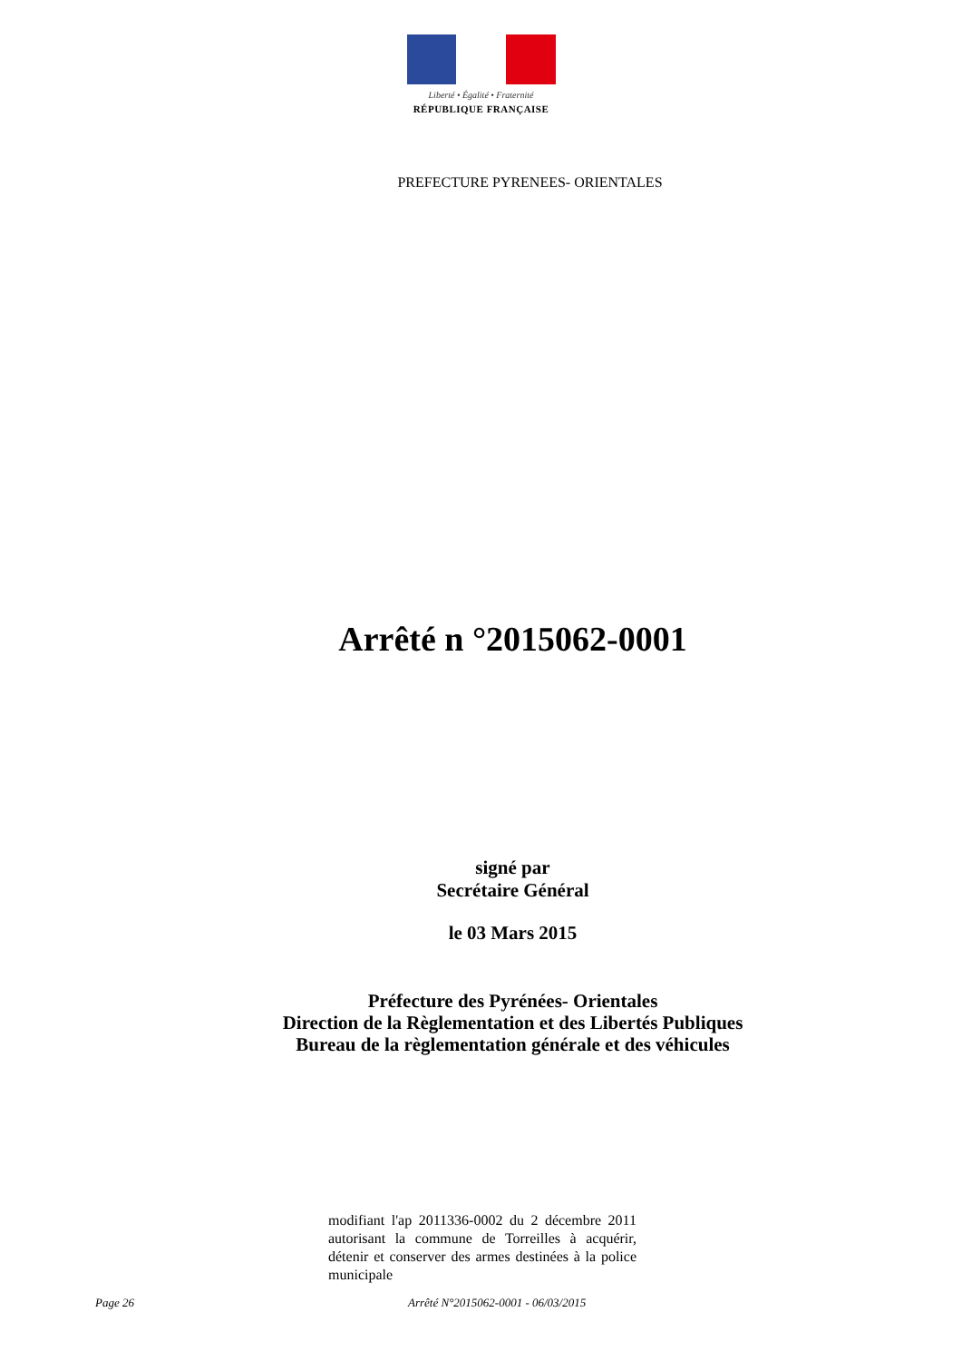Liberté • Égalité • Fraternité
RÉPUBLIQUE FRANÇAISE
PREFECTURE PYRENEES- ORIENTALES
Arrêté n °2015062-0001
signé par
Secrétaire Général
le 03 Mars 2015
Préfecture des Pyrénées- Orientales
Direction de la Règlementation et des Libertés Publiques
Bureau de la règlementation générale et des véhicules
modifiant l'ap 2011336-0002 du 2 décembre 2011 autorisant la commune de Torreilles à acquérir, détenir et conserver des armes destinées à la police municipale
Page 26 Arrêté N°2015062-0001 - 06/03/2015